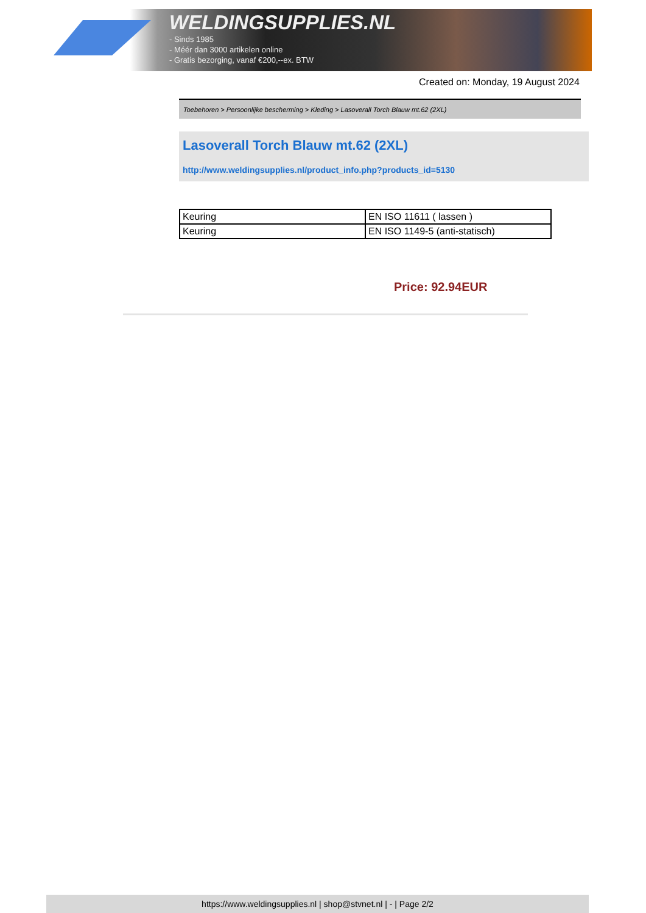WELDINGSUPPLIES.NL
- Sinds 1985
- Méér dan 3000 artikelen online
- Gratis bezorging, vanaf €200,--ex. BTW
Created on: Monday, 19 August 2024
Toebehoren > Persoonlijke bescherming > Kleding > Lasoverall Torch Blauw mt.62 (2XL)
Lasoverall Torch Blauw mt.62 (2XL)
http://www.weldingsupplies.nl/product_info.php?products_id=5130
| Keuring | EN ISO 11611 ( lassen ) |
| Keuring | EN ISO 1149-5 (anti-statisch) |
Price: 92.94EUR
https://www.weldingsupplies.nl | shop@stvnet.nl | - | Page 2/2